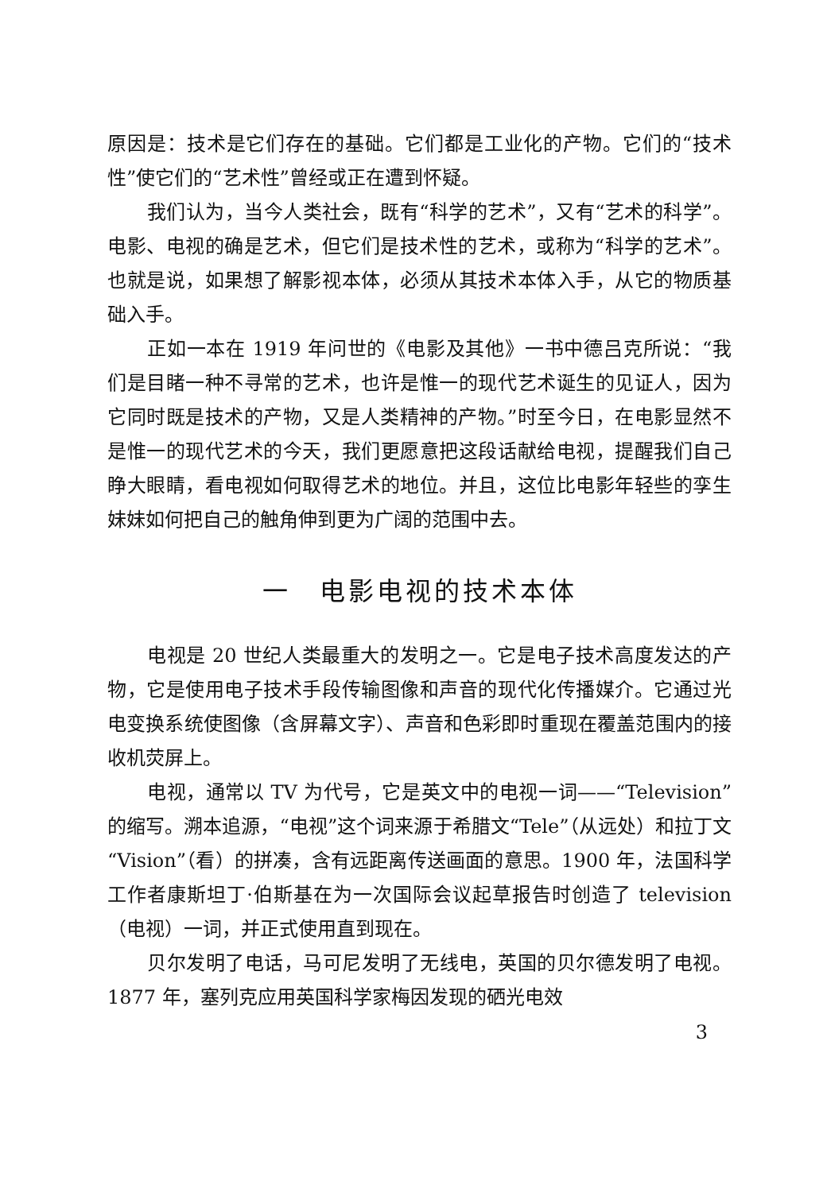原因是：技术是它们存在的基础。它们都是工业化的产物。它们的“技术性”使它们的“艺术性”曾经或正在遭到怀疑。
我们认为，当今人类社会，既有“科学的艺术”，又有“艺术的科学”。电影、电视的确是艺术，但它们是技术性的艺术，或称为“科学的艺术”。也就是说，如果想了解影视本体，必须从其技术本体入手，从它的物质基础入手。
正如一本在 1919 年问世的《电影及其他》一书中德吕克所说：“我们是目睹一种不寻常的艺术，也许是惟一的现代艺术诞生的见证人，因为它同时既是技术的产物，又是人类精神的产物。”时至今日，在电影显然不是惟一的现代艺术的今天，我们更愿意把这段话献给电视，提醒我们自己睁大眼睛，看电视如何取得艺术的地位。并且，这位比电影年轻些的孪生妹妹如何把自己的触角伸到更为广阔的范围中去。
一　电影电视的技术本体
电视是 20 世纪人类最重大的发明之一。它是电子技术高度发达的产物，它是使用电子技术手段传输图像和声音的现代化传播媒介。它通过光电变换系统使图像（含屏幕文字）、声音和色彩即时重现在覆盖范围内的接收机荧屏上。
电视，通常以 TV 为代号，它是英文中的电视一词——“Television”的缩写。溯本追源，“电视”这个词来源于希腊文“Tele”（从远处）和拉丁文“Vision”（看）的拼凑，含有远距离传送画面的意思。1900 年，法国科学工作者康斯坦丁·伯斯基在为一次国际会议起草报告时创造了 television（电视）一词，并正式使用直到现在。
贝尔发明了电话，马可尼发明了无线电，英国的贝尔德发明了电视。1877 年，塞列克应用英国科学家梅因发现的硒光电效
3